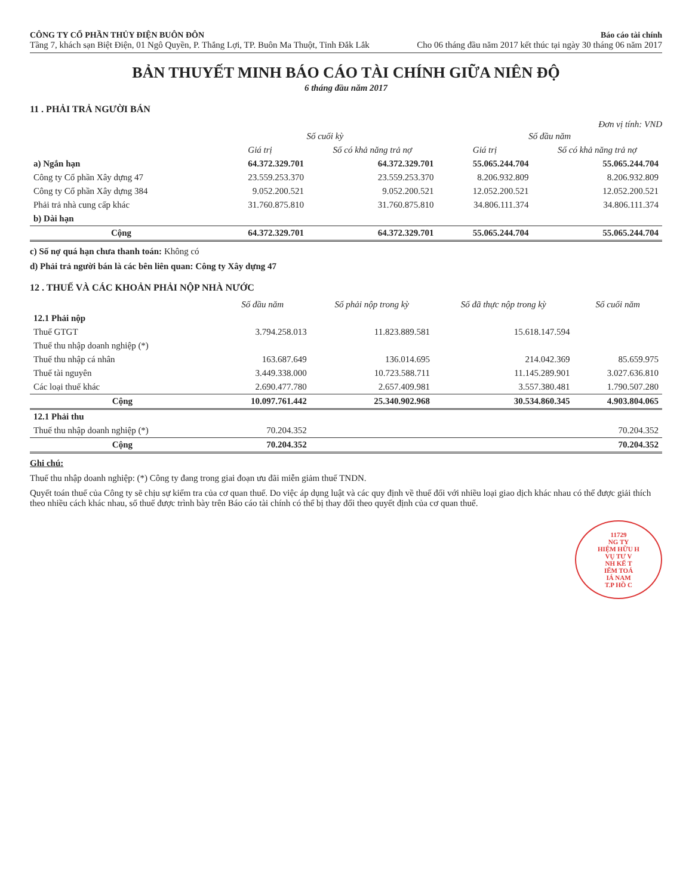CÔNG TY CỔ PHẦN THỦY ĐIỆN BUÔN ĐÔN
Tầng 7, khách sạn Biệt Điện, 01 Ngô Quyền, P. Thắng Lợi, TP. Buôn Ma Thuột, Tỉnh Đắk Lắk
Báo cáo tài chính
Cho 06 tháng đầu năm 2017 kết thúc tại ngày 30 tháng 06 năm 2017
BẢN THUYẾT MINH BÁO CÁO TÀI CHÍNH GIỮA NIÊN ĐỘ
6 tháng đầu năm 2017
11 . PHẢI TRẢ NGƯỜI BÁN
Đơn vị tính: VND
| | Số cuối kỳ | | Số đầu năm | |
| --- | --- | --- | --- | --- |
| | Giá trị | Số có khả năng trả nợ | Giá trị | Số có khả năng trả nợ |
| a) Ngắn hạn | 64.372.329.701 | 64.372.329.701 | 55.065.244.704 | 55.065.244.704 |
| Công ty Cổ phần Xây dựng 47 | 23.559.253.370 | 23.559.253.370 | 8.206.932.809 | 8.206.932.809 |
| Công ty Cổ phần Xây dựng 384 | 9.052.200.521 | 9.052.200.521 | 12.052.200.521 | 12.052.200.521 |
| Phải trả nhà cung cấp khác | 31.760.875.810 | 31.760.875.810 | 34.806.111.374 | 34.806.111.374 |
| b) Dài hạn | | | | |
| Cộng | 64.372.329.701 | 64.372.329.701 | 55.065.244.704 | 55.065.244.704 |
c) Số nợ quá hạn chưa thanh toán: Không có
d) Phải trả người bán là các bên liên quan: Công ty Xây dựng 47
12 . THUẾ VÀ CÁC KHOẢN PHẢI NỘP NHÀ NƯỚC
| | Số đầu năm | Số phải nộp trong kỳ | Số đã thực nộp trong kỳ | Số cuối năm |
| --- | --- | --- | --- | --- |
| 12.1 Phải nộp | | | | |
| Thuế GTGT | 3.794.258.013 | 11.823.889.581 | 15.618.147.594 | |
| Thuế thu nhập doanh nghiệp (*) | | | | |
| Thuế thu nhập cá nhân | 163.687.649 | 136.014.695 | 214.042.369 | 85.659.975 |
| Thuế tài nguyên | 3.449.338.000 | 10.723.588.711 | 11.145.289.901 | 3.027.636.810 |
| Các loại thuế khác | 2.690.477.780 | 2.657.409.981 | 3.557.380.481 | 1.790.507.280 |
| Cộng | 10.097.761.442 | 25.340.902.968 | 30.534.860.345 | 4.903.804.065 |
| 12.1 Phải thu | | | | |
| Thuế thu nhập doanh nghiệp (*) | 70.204.352 | | | 70.204.352 |
| Cộng | 70.204.352 | | | 70.204.352 |
Ghi chú:
Thuế thu nhập doanh nghiệp: (*) Công ty đang trong giai đoạn ưu đãi miễn giảm thuế TNDN.
Quyết toán thuế của Công ty sẽ chịu sự kiểm tra của cơ quan thuế. Do việc áp dụng luật và các quy định về thuế đối với nhiều loại giao dịch khác nhau có thể được giải thích theo nhiều cách khác nhau, số thuế được trình bày trên Báo cáo tài chính có thể bị thay đổi theo quyết định của cơ quan thuế.
11729
NG TY
HIỆM HỮU H
VỤ TƯ V
NH KẾ T
IỂM TOÁ
IÁ NAM
T.P HỒ C